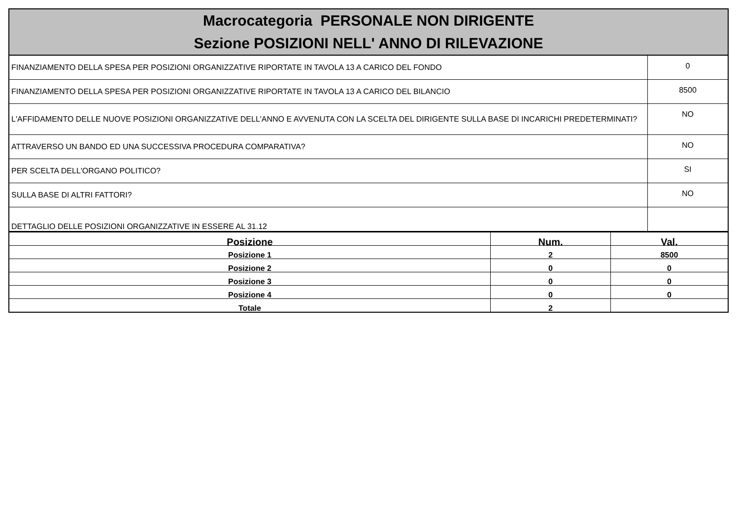Macrocategoria PERSONALE NON DIRIGENTE
Sezione POSIZIONI NELL' ANNO DI RILEVAZIONE
| FINANZIAMENTO DELLA SPESA PER POSIZIONI ORGANIZZATIVE RIPORTATE IN TAVOLA 13 A CARICO DEL FONDO | 0 |
| FINANZIAMENTO DELLA SPESA PER POSIZIONI ORGANIZZATIVE RIPORTATE IN TAVOLA 13 A CARICO DEL BILANCIO | 8500 |
| L'AFFIDAMENTO DELLE NUOVE POSIZIONI ORGANIZZATIVE DELL'ANNO E AVVENUTA CON LA SCELTA DEL DIRIGENTE SULLA BASE DI INCARICHI PREDETERMINATI? | NO |
| ATTRAVERSO UN BANDO ED UNA SUCCESSIVA PROCEDURA COMPARATIVA? | NO |
| PER SCELTA DELL'ORGANO POLITICO? | SI |
| SULLA BASE DI ALTRI FATTORI? | NO |
| DETTAGLIO DELLE POSIZIONI ORGANIZZATIVE IN ESSERE AL 31.12 | |
| Posizione | Num. | Val. |
| --- | --- | --- |
| Posizione 1 | 2 | 8500 |
| Posizione 2 | 0 | 0 |
| Posizione 3 | 0 | 0 |
| Posizione 4 | 0 | 0 |
| Totale | 2 | |